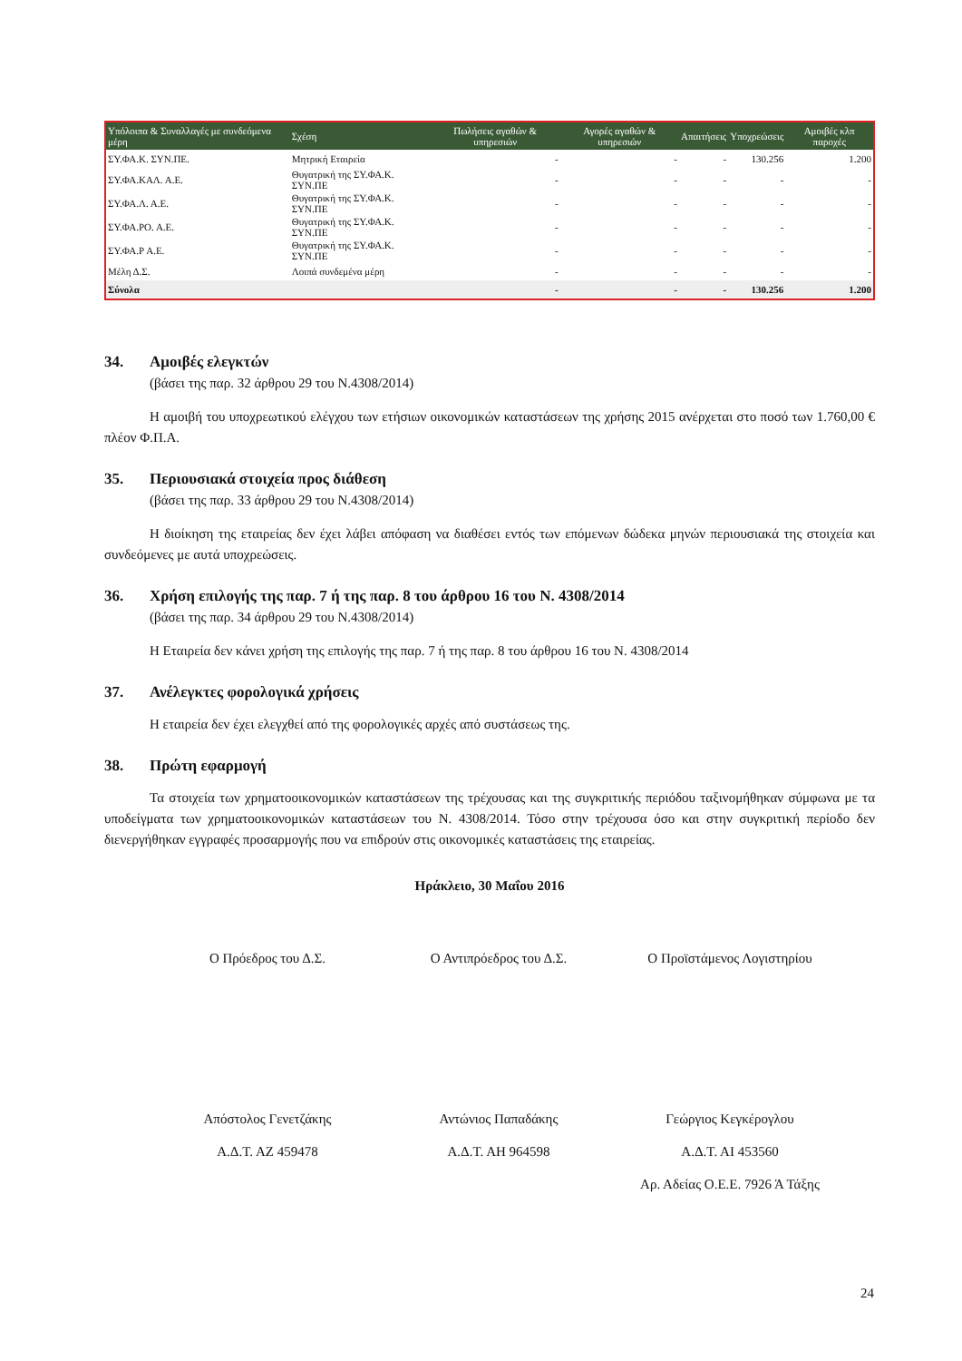| Υπόλοιπα & Συναλλαγές με συνδεόμενα μέρη | Σχέση | Πωλήσεις αγαθών & υπηρεσιών | Αγορές αγαθών & υπηρεσιών | Απαιτήσεις | Υποχρεώσεις | Αμοιβές κλπ παροχές |
| --- | --- | --- | --- | --- | --- | --- |
| ΣΥ.ΦΑ.Κ. ΣΥΝ.ΠΕ. | Μητρική Εταιρεία | - | - | - | 130.256 | 1.200 |
| ΣΥ.ΦΑ.ΚΑΛ. Α.Ε. | Θυγατρική της ΣΥ.ΦΑ.Κ. ΣΥΝ.ΠΕ | - | - | - | - | - |
| ΣΥ.ΦΑ.Λ. Α.Ε. | Θυγατρική της ΣΥ.ΦΑ.Κ. ΣΥΝ.ΠΕ | - | - | - | - | - |
| ΣΥ.ΦΑ.ΡΟ. Α.Ε. | Θυγατρική της ΣΥ.ΦΑ.Κ. ΣΥΝ.ΠΕ | - | - | - | - | - |
| ΣΥ.ΦΑ.Ρ Α.Ε. | Θυγατρική της ΣΥ.ΦΑ.Κ. ΣΥΝ.ΠΕ | - | - | - | - | - |
| Μέλη Δ.Σ. | Λοιπά συνδεμένα μέρη | - | - | - | - | - |
| Σύνολα | | - | - | - | 130.256 | 1.200 |
34. Αμοιβές ελεγκτών
(βάσει της παρ. 32 άρθρου 29 του Ν.4308/2014)
Η αμοιβή του υποχρεωτικού ελέγχου των ετήσιων οικονομικών καταστάσεων της χρήσης 2015 ανέρχεται στο ποσό των 1.760,00 € πλέον Φ.Π.Α.
35. Περιουσιακά στοιχεία προς διάθεση
(βάσει της παρ. 33 άρθρου 29 του Ν.4308/2014)
Η διοίκηση της εταιρείας δεν έχει λάβει απόφαση να διαθέσει εντός των επόμενων δώδεκα μηνών περιουσιακά της στοιχεία και συνδεόμενες με αυτά υποχρεώσεις.
36. Χρήση επιλογής της παρ. 7 ή της παρ. 8 του άρθρου 16 του Ν. 4308/2014
(βάσει της παρ. 34 άρθρου 29 του Ν.4308/2014)
Η Εταιρεία δεν κάνει χρήση της επιλογής της παρ. 7 ή της παρ. 8 του άρθρου 16 του Ν. 4308/2014
37. Ανέλεγκτες φορολογικά χρήσεις
Η εταιρεία δεν έχει ελεγχθεί από της φορολογικές αρχές από συστάσεως της.
38. Πρώτη εφαρμογή
Τα στοιχεία των χρηματοοικονομικών καταστάσεων της τρέχουσας και της συγκριτικής περιόδου ταξινομήθηκαν σύμφωνα με τα υποδείγματα των χρηματοοικονομικών καταστάσεων του Ν. 4308/2014. Τόσο στην τρέχουσα όσο και στην συγκριτική περίοδο δεν διενεργήθηκαν εγγραφές προσαρμογής που να επιδρούν στις οικονομικές καταστάσεις της εταιρείας.
Ηράκλειο, 30 Μαΐου 2016
Ο Πρόεδρος του Δ.Σ. Ο Αντιπρόεδρος του Δ.Σ. Ο Προϊστάμενος Λογιστηρίου
Απόστολος Γενετζάκης
Α.Δ.Τ. ΑΖ 459478
Αντώνιος Παπαδάκης
Α.Δ.Τ. ΑΗ 964598
Γεώργιος Κεγκέρογλου
Α.Δ.Τ. ΑΙ 453560
Αρ. Αδείας Ο.Ε.Ε. 7926 Ά Τάξης
24